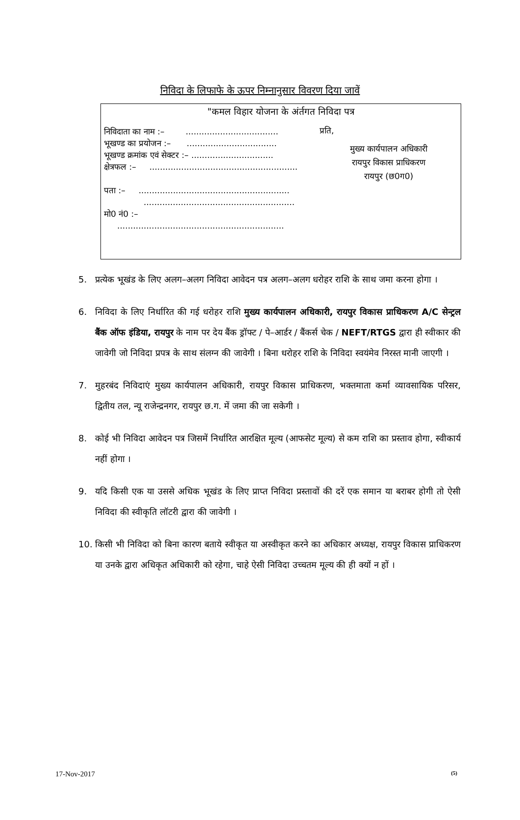निविदा के लिफाफे के ऊपर निम्नानुसार विवरण दिया जावें
"कमल विहार योजना के अंर्तगत निविदा पत्र
निविदाता का नाम :– ...................................
भूखण्ड का प्रयोजन :– ..................................
भूखण्ड क्रमांक एवं सेक्टर :– ...............................
क्षेत्रफल :– ........................................................
पता :– .........................................................
.........................................................
मो0 नं0 :– ...............................................................
प्रति,
मुख्य कार्यपालन अधिकारी
रायपुर विकास प्राधिकरण
रायपुर (छ0ग0)
5. प्रत्येक भूखंड के लिए अलग–अलग निविदा आवेदन पत्र अलग–अलग धरोहर राशि के साथ जमा करना होगा ।
6. निविदा के लिए निर्धारित की गई धरोहर राशि मुख्य कार्यपालन अधिकारी, रायपुर विकास प्राधिकरण A/C सेन्ट्रल बैंक ऑफ इंडिया, रायपुर के नाम पर देय बैंक ड्रॉफ्ट / पे–आर्डर / बैंकर्स चेक / NEFT/RTGS द्वारा ही स्वीकार की जावेगी जो निविदा प्रपत्र के साथ संलग्न की जावेगी । बिना धरोहर राशि के निविदा स्वयंमेव निरस्त मानी जाएगी ।
7. मुहरबंद निविदाएं मुख्य कार्यपालन अधिकारी, रायपुर विकास प्राधिकरण, भक्तमाता कर्मा व्यावसायिक परिसर, द्वितीय तल, न्यू राजेन्द्रनगर, रायपुर छ.ग. में जमा की जा सकेगी ।
8. कोई भी निविदा आवेदन पत्र जिसमें निर्धारित आरक्षित मूल्य (आफसेट मूल्य) से कम राशि का प्रस्ताव होगा, स्वीकार्य नहीं होगा ।
9. यदि किसी एक या उससे अधिक भूखंड के लिए प्राप्त निविदा प्रस्तावों की दरें एक समान या बराबर होगी तो ऐसी निविदा की स्वीकृति लॉटरी द्वारा की जावेगी ।
10. किसी भी निविदा को बिना कारण बताये स्वीकृत या अस्वीकृत करने का अधिकार अध्यक्ष, रायपुर विकास प्राधिकरण या उनके द्वारा अधिकृत अधिकारी को रहेगा, चाहे ऐसी निविदा उच्चतम मूल्य की ही क्यों न हों ।
17-Nov-2017 (5)